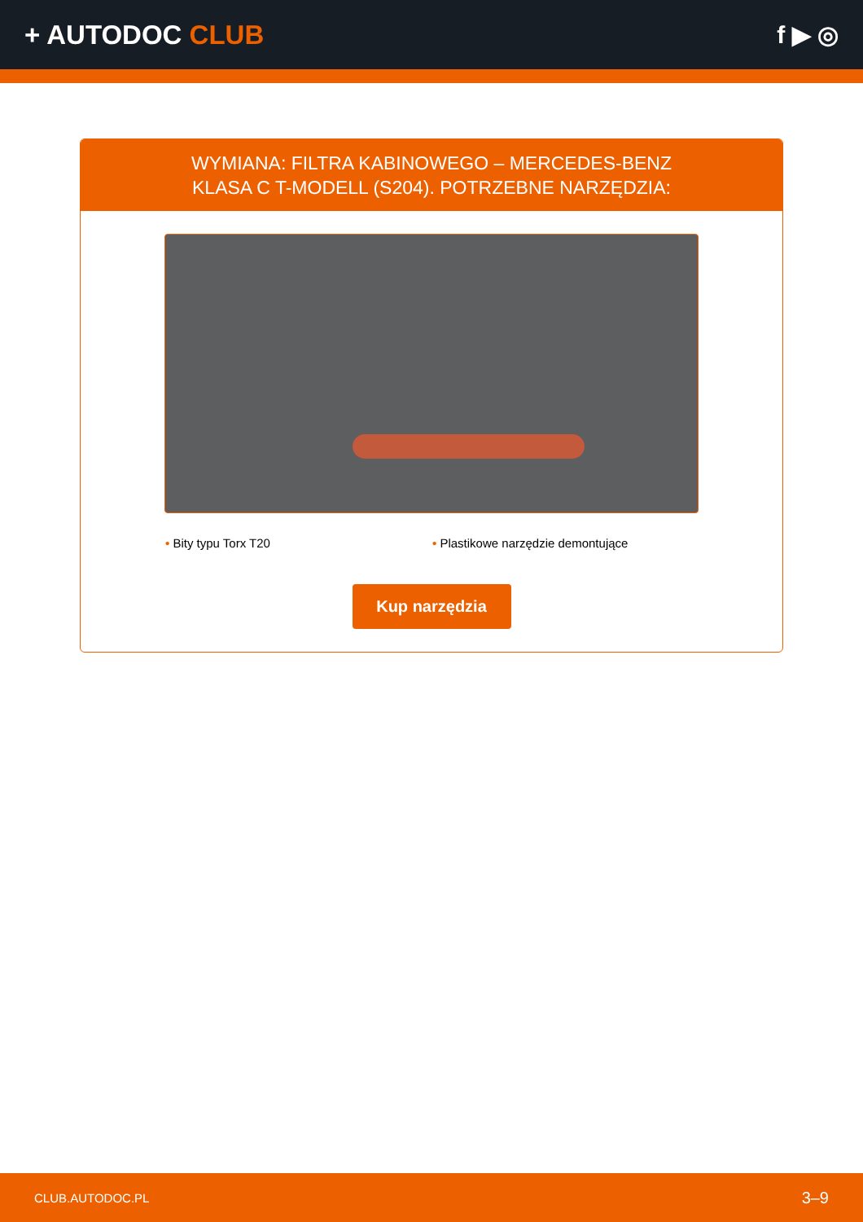+ AUTODOC CLUB f ▶ ◎
WYMIANA: FILTRA KABINOWEGO – MERCEDES-BENZ
KLASA C T-MODELL (S204). POTRZEBNE NARZĘDZIA:
• Bity typu Torx T20 • Plastikowe narzędzie demontujące
Kup narzędzia
CLUB.AUTODOC.PL 3–9